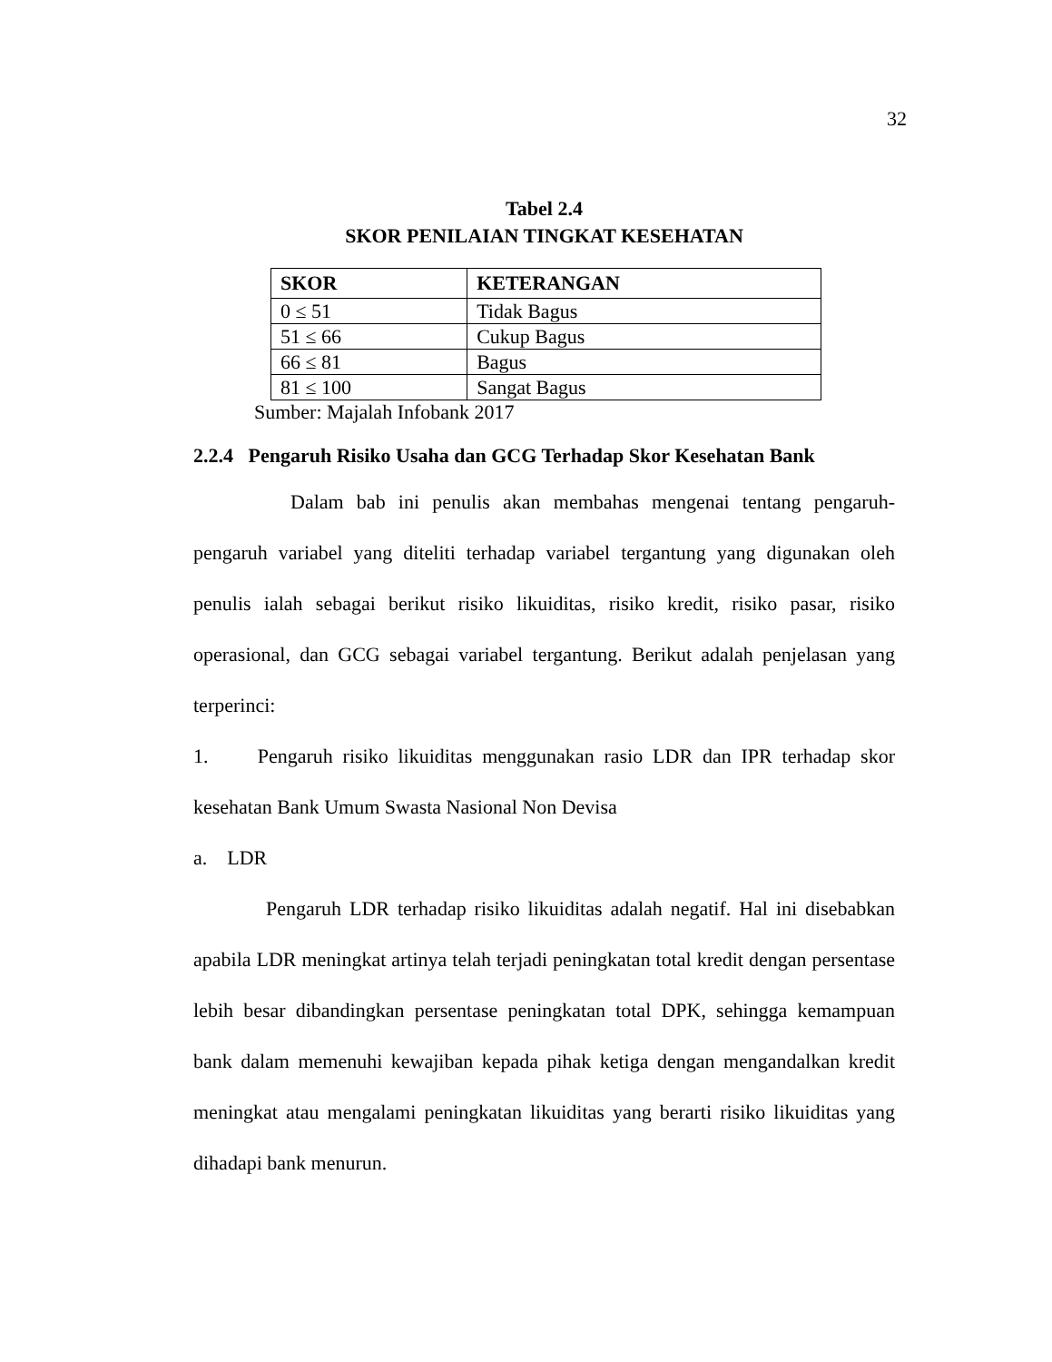32
Tabel 2.4
SKOR PENILAIAN TINGKAT KESEHATAN
| SKOR | KETERANGAN |
| --- | --- |
| 0 ≤ 51 | Tidak Bagus |
| 51 ≤ 66 | Cukup Bagus |
| 66 ≤ 81 | Bagus |
| 81 ≤ 100 | Sangat Bagus |
Sumber: Majalah Infobank 2017
2.2.4 Pengaruh Risiko Usaha dan GCG Terhadap Skor Kesehatan Bank
Dalam bab ini penulis akan membahas mengenai tentang pengaruh-pengaruh variabel yang diteliti terhadap variabel tergantung yang digunakan oleh penulis ialah sebagai berikut risiko likuiditas, risiko kredit, risiko pasar, risiko operasional, dan GCG sebagai variabel tergantung. Berikut adalah penjelasan yang terperinci:
1. Pengaruh risiko likuiditas menggunakan rasio LDR dan IPR terhadap skor kesehatan Bank Umum Swasta Nasional Non Devisa
a. LDR
Pengaruh LDR terhadap risiko likuiditas adalah negatif. Hal ini disebabkan apabila LDR meningkat artinya telah terjadi peningkatan total kredit dengan persentase lebih besar dibandingkan persentase peningkatan total DPK, sehingga kemampuan bank dalam memenuhi kewajiban kepada pihak ketiga dengan mengandalkan kredit meningkat atau mengalami peningkatan likuiditas yang berarti risiko likuiditas yang dihadapi bank menurun.